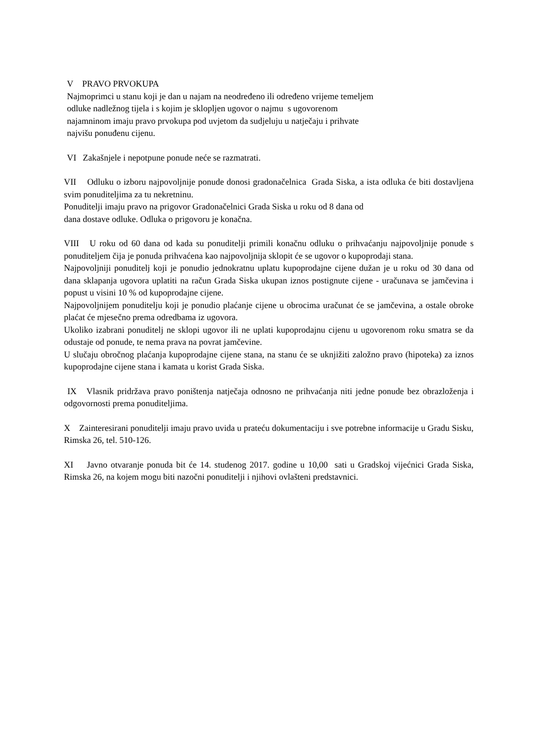V PRAVO PRVOKUPA
Najmoprimci u stanu koji je dan u najam na neodređeno ili određeno vrijeme temeljem
odluke nadležnog tijela i s kojim je sklopljen ugovor o najmu s ugovorenom
najamninom imaju pravo prvokupa pod uvjetom da sudjeluju u natječaju i prihvate
najvišu ponuđenu cijenu.
VI Zakašnjele i nepotpune ponude neće se razmatrati.
VII Odluku o izboru najpovoljnije ponude donosi gradonačelnica Grada Siska, a ista odluka će biti dostavljena svim ponuditeljima za tu nekretninu.
Ponuditelji imaju pravo na prigovor Gradonačelnici Grada Siska u roku od 8 dana od
dana dostave odluke. Odluka o prigovoru je konačna.
VIII U roku od 60 dana od kada su ponuditelji primili konačnu odluku o prihvaćanju najpovoljnije ponude s ponuditeljem čija je ponuda prihvaćena kao najpovoljnija sklopit će se ugovor o kupoprodaji stana.
Najpovoljniji ponuditelj koji je ponudio jednokratnu uplatu kupoprodajne cijene dužan je u roku od 30 dana od dana sklapanja ugovora uplatiti na račun Grada Siska ukupan iznos postignute cijene - uračunava se jamčevina i popust u visini 10 % od kupoprodajne cijene.
Najpovoljnijem ponuditelju koji je ponudio plaćanje cijene u obrocima uračunat će se jamčevina, a ostale obroke plaćat će mjesečno prema odredbama iz ugovora.
Ukoliko izabrani ponuditelj ne sklopi ugovor ili ne uplati kupoprodajnu cijenu u ugovorenom roku smatra se da odustaje od ponude, te nema prava na povrat jamčevine.
U slučaju obročnog plaćanja kupoprodajne cijene stana, na stanu će se uknjižiti založno pravo (hipoteka) za iznos kupoprodajne cijene stana i kamata u korist Grada Siska.
IX Vlasnik pridržava pravo poništenja natječaja odnosno ne prihvaćanja niti jedne ponude bez obrazloženja i odgovornosti prema ponuditeljima.
X Zainteresirani ponuditelji imaju pravo uvida u prateću dokumentaciju i sve potrebne informacije u Gradu Sisku, Rimska 26, tel. 510-126.
XI Javno otvaranje ponuda bit će 14. studenog 2017. godine u 10,00 sati u Gradskoj vijećnici Grada Siska, Rimska 26, na kojem mogu biti nazočni ponuditelji i njihovi ovlašteni predstavnici.